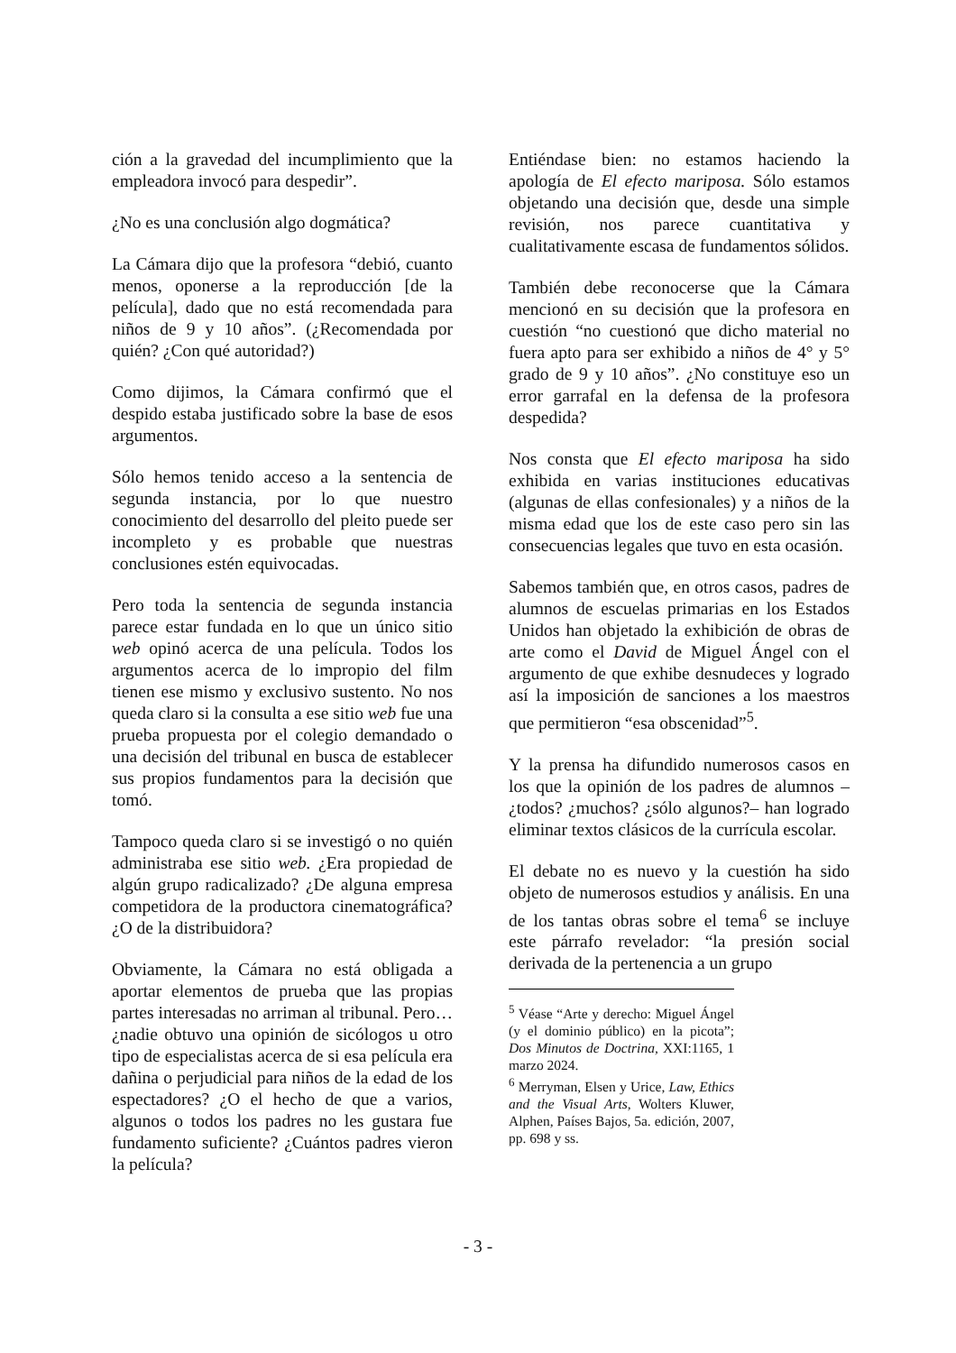ción a la gravedad del incumplimiento que la empleadora invocó para despedir”.
¿No es una conclusión algo dogmática?
La Cámara dijo que la profesora “debió, cuanto menos, oponerse a la reproducción [de la película], dado que no está recomendada para niños de 9 y 10 años”. (¿Recomendada por quién? ¿Con qué autoridad?)
Como dijimos, la Cámara confirmó que el despido estaba justificado sobre la base de esos argumentos.
Sólo hemos tenido acceso a la sentencia de segunda instancia, por lo que nuestro conocimiento del desarrollo del pleito puede ser incompleto y es probable que nuestras conclusiones estén equivocadas.
Pero toda la sentencia de segunda instancia parece estar fundada en lo que un único sitio web opinó acerca de una película. Todos los argumentos acerca de lo impropio del film tienen ese mismo y exclusivo sustento. No nos queda claro si la consulta a ese sitio web fue una prueba propuesta por el colegio demandado o una decisión del tribunal en busca de establecer sus propios fundamentos para la decisión que tomó.
Tampoco queda claro si se investigó o no quién administraba ese sitio web. ¿Era propiedad de algún grupo radicalizado? ¿De alguna empresa competidora de la productora cinematográfica? ¿O de la distribuidora?
Obviamente, la Cámara no está obligada a aportar elementos de prueba que las propias partes interesadas no arriman al tribunal. Pero… ¿nadie obtuvo una opinión de sicólogos u otro tipo de especialistas acerca de si esa película era dañina o perjudicial para niños de la edad de los espectadores? ¿O el hecho de que a varios, algunos o todos los padres no les gustara fue fundamento suficiente? ¿Cuántos padres vieron la película?
Entiéndase bien: no estamos haciendo la apología de El efecto mariposa. Sólo estamos objetando una decisión que, desde una simple revisión, nos parece cuantitativa y cualitativamente escasa de fundamentos sólidos.
También debe reconocerse que la Cámara mencionó en su decisión que la profesora en cuestión “no cuestionó que dicho material no fuera apto para ser exhibido a niños de 4° y 5° grado de 9 y 10 años”. ¿No constituye eso un error garrafal en la defensa de la profesora despedida?
Nos consta que El efecto mariposa ha sido exhibida en varias instituciones educativas (algunas de ellas confesionales) y a niños de la misma edad que los de este caso pero sin las consecuencias legales que tuvo en esta ocasión.
Sabemos también que, en otros casos, padres de alumnos de escuelas primarias en los Estados Unidos han objetado la exhibición de obras de arte como el David de Miguel Ángel con el argumento de que exhibe desnudeces y logrado así la imposición de sanciones a los maestros que permitieron “esa obscenidad”<sup>5</sup>.
Y la prensa ha difundido numerosos casos en los que la opinión de los padres de alumnos –¿todos? ¿muchos? ¿sólo algunos?– han logrado eliminar textos clásicos de la currícula escolar.
El debate no es nuevo y la cuestión ha sido objeto de numerosos estudios y análisis. En una de los tantas obras sobre el tema<sup>6</sup> se incluye este párrafo revelador: “la presión social derivada de la pertenencia a un grupo
<sup>5</sup> Véase “Arte y derecho: Miguel Ángel (y el dominio público) en la picota”; Dos Minutos de Doctrina, XXI:1165, 1 marzo 2024.
<sup>6</sup> Merryman, Elsen y Urice, Law, Ethics and the Visual Arts, Wolters Kluwer, Alphen, Países Bajos, 5a. edición, 2007, pp. 698 y ss.
- 3 -